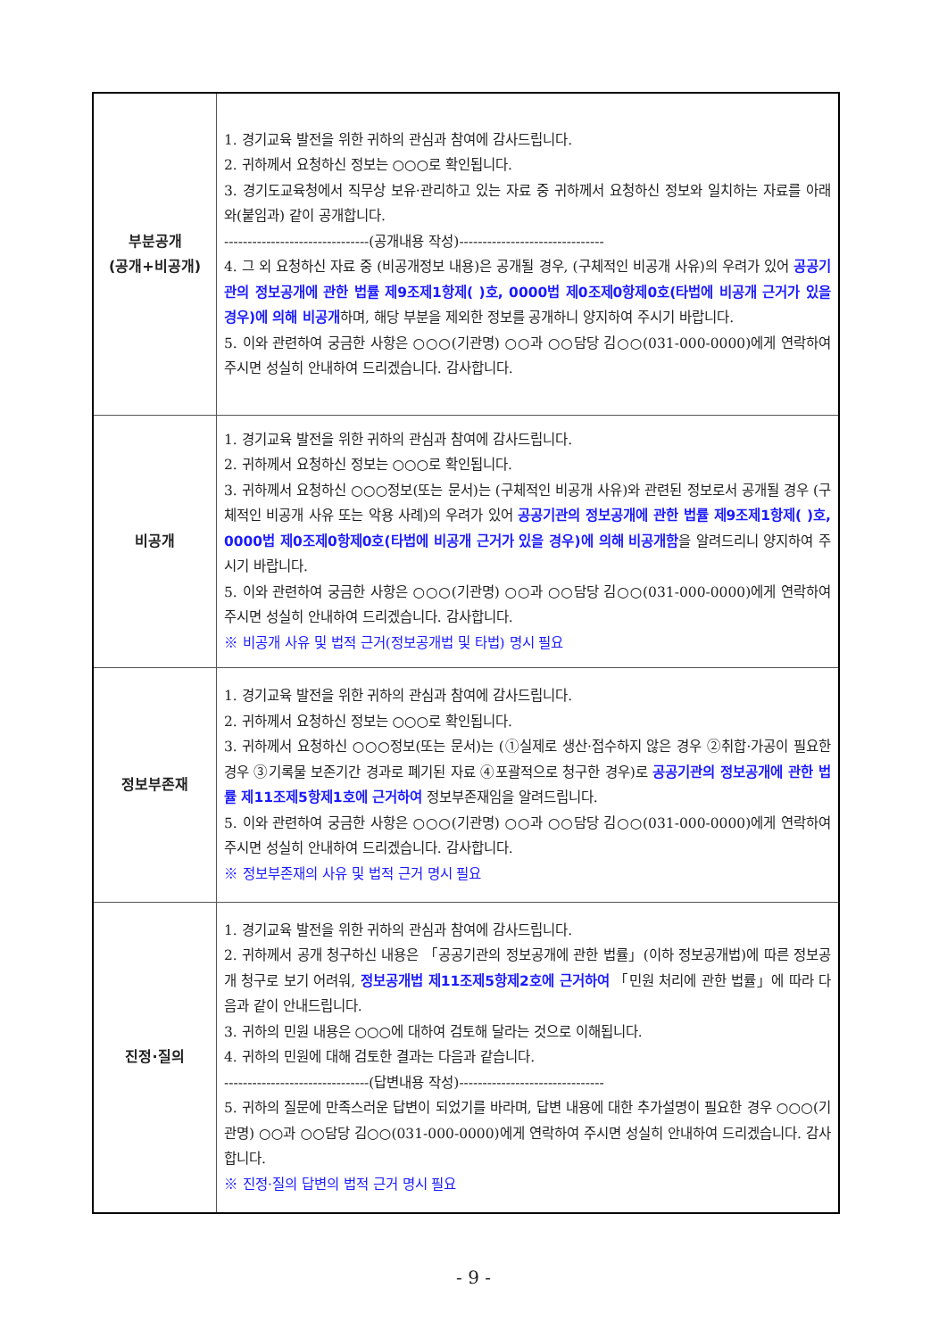| 부분공개 (공개+비공개) | 1. 경기교육 발전을 위한 귀하의 관심과 참여에 감사드립니다. 2. 귀하께서 요청하신 정보는 ○○○로 확인됩니다. 3. 경기도교육청에서 직무상 보유·관리하고 있는 자료 중 귀하께서 요청하신 정보와 일치하는 자료를 아래와(붙임과) 같이 공개합니다. -------------------------------(공개내용 작성)------------------------------- 4. 그 외 요청하신 자료 중 (비공개정보 내용)은 공개될 경우, (구체적인 비공개 사유)의 우려가 있어 공공기관의 정보공개에 관한 법률 제9조제1항제( )호, 0000법 제0조제0항제0호(타법에 비공개 근거가 있을 경우)에 의해 비공개 하며, 해당 부분을 제외한 정보를 공개하니 양지하여 주시기 바랍니다. 5. 이와 관련하여 궁금한 사항은 ○○○(기관명) ○○과 ○○담당 김○○(031-000-0000)에게 연락하여 주시면 성실히 안내하여 드리겠습니다. 감사합니다. |
| 비공개 | 1. 경기교육 발전을 위한 귀하의 관심과 참여에 감사드립니다. 2. 귀하께서 요청하신 정보는 ○○○로 확인됩니다. 3. 귀하께서 요청하신 ○○○정보(또는 문서)는 (구체적인 비공개 사유)와 관련된 정보로서 공개될 경우 (구체적인 비공개 사유 또는 악용 사례)의 우려가 있어 공공기관의 정보공개에 관한 법률 제9조제1항제( )호, 0000법 제0조제0항제0호(타법에 비공개 근거가 있을 경우)에 의해 비공개함 을 알려드리니 양지하여 주시기 바랍니다. 5. 이와 관련하여 궁금한 사항은 ○○○(기관명) ○○과 ○○담당 김○○(031-000-0000)에게 연락하여 주시면 성실히 안내하여 드리겠습니다. 감사합니다. ※ 비공개 사유 및 법적 근거(정보공개법 및 타법) 명시 필요 |
| 정보부존재 | 1. 경기교육 발전을 위한 귀하의 관심과 참여에 감사드립니다. 2. 귀하께서 요청하신 정보는 ○○○로 확인됩니다. 3. 귀하께서 요청하신 ○○○정보(또는 문서)는 (①실제로 생산·접수하지 않은 경우 ②취합·가공이 필요한 경우 ③기록물 보존기간 경과로 폐기된 자료 ④포괄적으로 청구한 경우)로 공공기관의 정보공개에 관한 법률 제11조제5항제1호에 근거하여 정보부존재임을 알려드립니다. 5. 이와 관련하여 궁금한 사항은 ○○○(기관명) ○○과 ○○담당 김○○(031-000-0000)에게 연락하여 주시면 성실히 안내하여 드리겠습니다. 감사합니다. ※ 정보부존재의 사유 및 법적 근거 명시 필요 |
| 진정·질의 | 1. 경기교육 발전을 위한 귀하의 관심과 참여에 감사드립니다. 2. 귀하께서 공개 청구하신 내용은 「공공기관의 정보공개에 관한 법률」(이하 정보공개법)에 따른 정보공개 청구로 보기 어려워, 정보공개법 제11조제5항제2호에 근거하여 「민원 처리에 관한 법률」에 따라 다음과 같이 안내드립니다. 3. 귀하의 민원 내용은 ○○○에 대하여 검토해 달라는 것으로 이해됩니다. 4. 귀하의 민원에 대해 검토한 결과는 다음과 같습니다. -------------------------------(답변내용 작성)------------------------------- 5. 귀하의 질문에 만족스러운 답변이 되었기를 바라며, 답변 내용에 대한 추가설명이 필요한 경우 ○○○(기관명) ○○과 ○○담당 김○○(031-000-0000)에게 연락하여 주시면 성실히 안내하여 드리겠습니다. 감사합니다. ※ 진정·질의 답변의 법적 근거 명시 필요 |
- 9 -